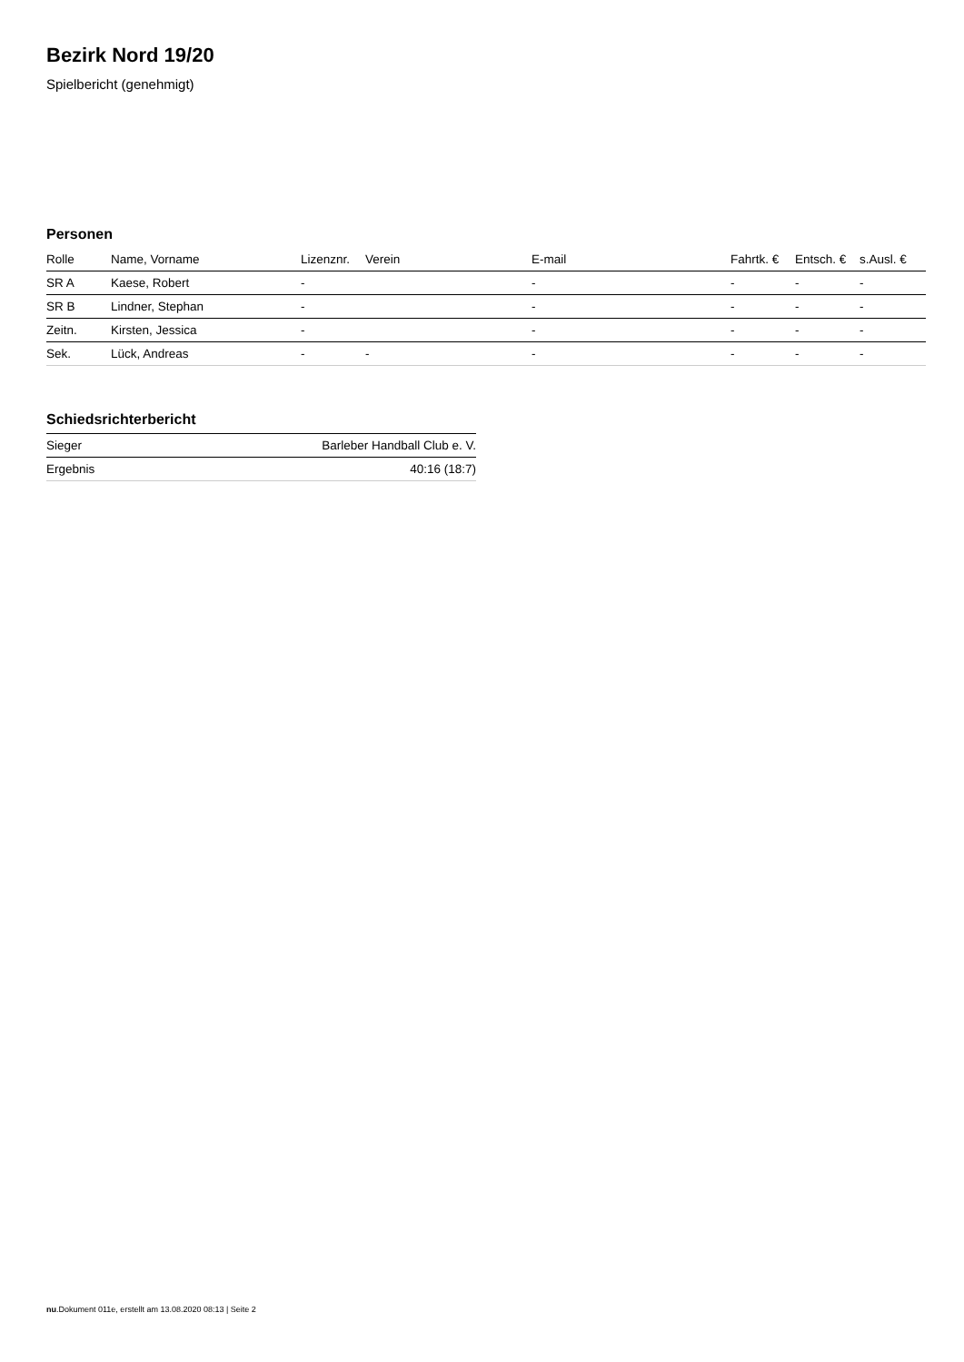Bezirk Nord 19/20
Spielbericht (genehmigt)
Personen
| Rolle | Name, Vorname | Lizenznr. | Verein | E-mail | Fahrtk. € | Entsch. € | s.Ausl. € |
| --- | --- | --- | --- | --- | --- | --- | --- |
| SR A | Kaese, Robert | - | | - | - | - | - |
| SR B | Lindner, Stephan | - | | - | - | - | - |
| Zeitn. | Kirsten, Jessica | - | | - | - | - | - |
| Sek. | Lück, Andreas | - | - | - | - | - | - |
Schiedsrichterbericht
| Sieger | Barleber Handball Club e. V. |
| Ergebnis | 40:16 (18:7) |
nu.Dokument 011e, erstellt am 13.08.2020 08:13 | Seite 2